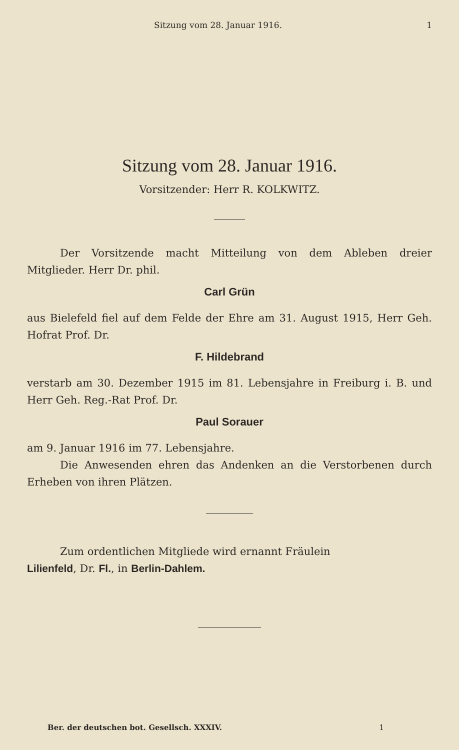Sitzung vom 28. Januar 1916. 1
Sitzung vom 28. Januar 1916.
Vorsitzender: Herr R. KOLKWITZ.
Der Vorsitzende macht Mitteilung von dem Ableben dreier Mitglieder. Herr Dr. phil.
Carl Grün
aus Bielefeld fiel auf dem Felde der Ehre am 31. August 1915, Herr Geh. Hofrat Prof. Dr.
F. Hildebrand
verstarb am 30. Dezember 1915 im 81. Lebensjahre in Freiburg i. B. und Herr Geh. Reg.-Rat Prof. Dr.
Paul Sorauer
am 9. Januar 1916 im 77. Lebensjahre.
Die Anwesenden ehren das Andenken an die Verstorbenen durch Erheben von ihren Plätzen.
Zum ordentlichen Mitgliede wird ernannt Fräulein
Lilienfeld, Dr. Fl., in Berlin-Dahlem.
Ber. der deutschen bot. Gesellsch. XXXIV. 1